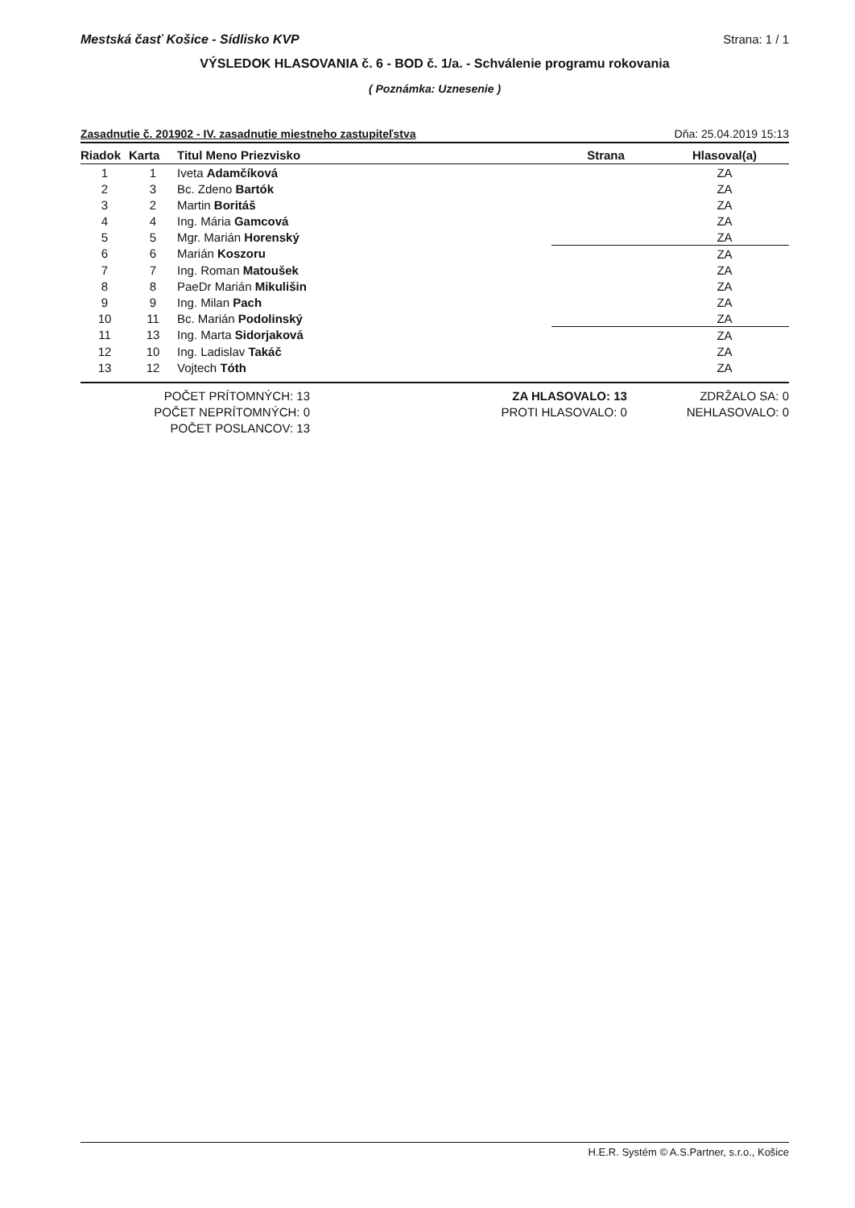Mestská časť Košice - Sídlisko KVP Strana: 1 / 1
VÝSLEDOK HLASOVANIA č. 6 - BOD č. 1/a. - Schválenie programu rokovania
( Poznámka: Uznesenie )
Zasadnutie č. 201902 - IV. zasadnutie miestneho zastupiteľstva Dňa: 25.04.2019 15:13
| Riadok | Karta | Titul Meno Priezvisko | Strana | Hlasoval(a) |
| --- | --- | --- | --- | --- |
| 1 | 1 | Iveta Adamčíková | | ZA |
| 2 | 3 | Bc. Zdeno Bartók | | ZA |
| 3 | 2 | Martin Boritáš | | ZA |
| 4 | 4 | Ing. Mária Gamcová | | ZA |
| 5 | 5 | Mgr. Marián Horenský | | ZA |
| 6 | 6 | Marián Koszoru | | ZA |
| 7 | 7 | Ing. Roman Matoušek | | ZA |
| 8 | 8 | PaeDr Marián Mikulišin | | ZA |
| 9 | 9 | Ing. Milan Pach | | ZA |
| 10 | 11 | Bc. Marián Podolinský | | ZA |
| 11 | 13 | Ing. Marta Sidorjaková | | ZA |
| 12 | 10 | Ing. Ladislav Takáč | | ZA |
| 13 | 12 | Vojtech Tóth | | ZA |
POČET PRÍTOMNÝCH: 13
POČET NEPRÍTOMNÝCH: 0
POČET POSLANCOV: 13
ZA HLASOVALO: 13
PROTI HLASOVALO: 0
ZDRŽALO SA: 0
NEHLASOVALO: 0
H.E.R. Systém © A.S.Partner, s.r.o., Košice